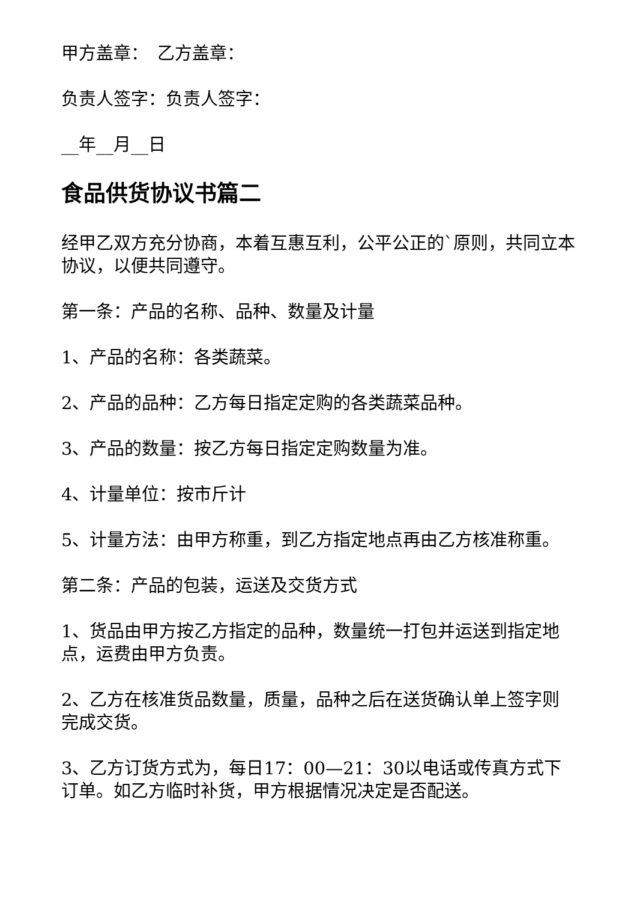甲方盖章：　乙方盖章：
负责人签字：负责人签字：
__年__月__日
食品供货协议书篇二
经甲乙双方充分协商，本着互惠互利，公平公正的`原则，共同立本协议，以便共同遵守。
第一条：产品的名称、品种、数量及计量
1、产品的名称：各类蔬菜。
2、产品的品种：乙方每日指定定购的各类蔬菜品种。
3、产品的数量：按乙方每日指定定购数量为准。
4、计量单位：按市斤计
5、计量方法：由甲方称重，到乙方指定地点再由乙方核准称重。
第二条：产品的包装，运送及交货方式
1、货品由甲方按乙方指定的品种，数量统一打包并运送到指定地点，运费由甲方负责。
2、乙方在核准货品数量，质量，品种之后在送货确认单上签字则完成交货。
3、乙方订货方式为，每日17：00—21：30以电话或传真方式下订单。如乙方临时补货，甲方根据情况决定是否配送。